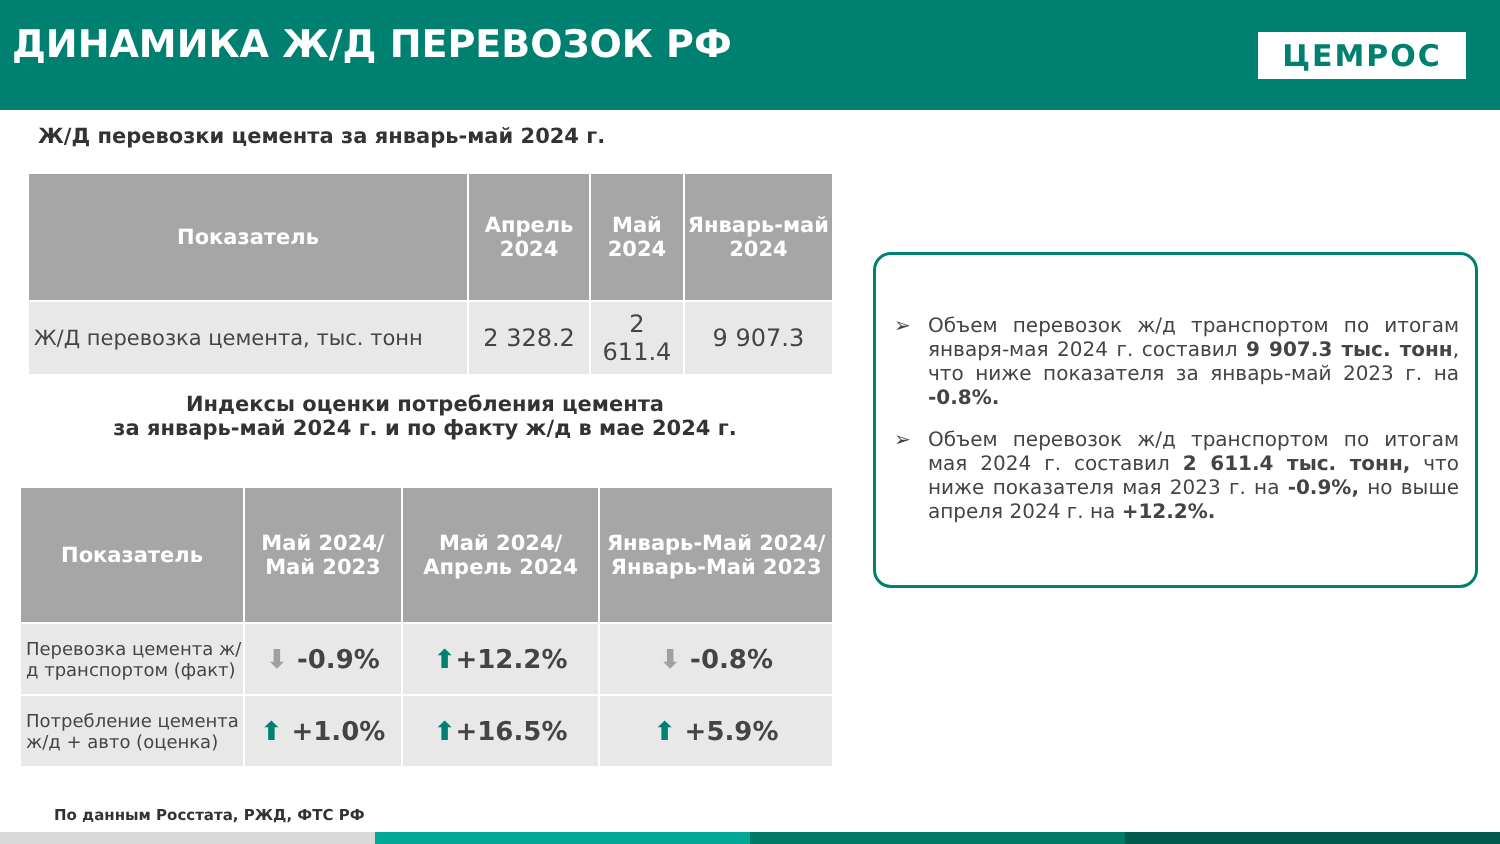ДИНАМИКА Ж/Д ПЕРЕВОЗОК РФ
ЦЕМРОС
Ж/Д перевозки цемента за январь-май 2024 г.
| Показатель | Апрель 2024 | Май 2024 | Январь-май 2024 |
| --- | --- | --- | --- |
| Ж/Д перевозка цемента, тыс. тонн | 2 328.2 | 2 611.4 | 9 907.3 |
Индексы оценки потребления цемента
за январь-май 2024 г. и по факту ж/д в мае 2024 г.
| Показатель | Май 2024/ Май 2023 | Май 2024/ Апрель 2024 | Январь-Май 2024/ Январь-Май 2023 |
| --- | --- | --- | --- |
| Перевозка цемента ж/д транспортом (факт) | ⬇ -0.9% | ⬆ +12.2% | ⬇ -0.8% |
| Потребление цемента ж/д + авто (оценка) | ⬆ +1.0% | ⬆ +16.5% | ⬆ +5.9% |
➢ Объем перевозок ж/д транспортом по итогам января-мая 2024 г. составил 9 907.3 тыс. тонн, что ниже показателя за январь-май 2023 г. на -0.8%.
➢ Объем перевозок ж/д транспортом по итогам мая 2024 г. составил 2 611.4 тыс. тонн, что ниже показателя мая 2023 г. на -0.9%, но выше апреля 2024 г. на +12.2%.
По данным Росстата, РЖД, ФТС РФ